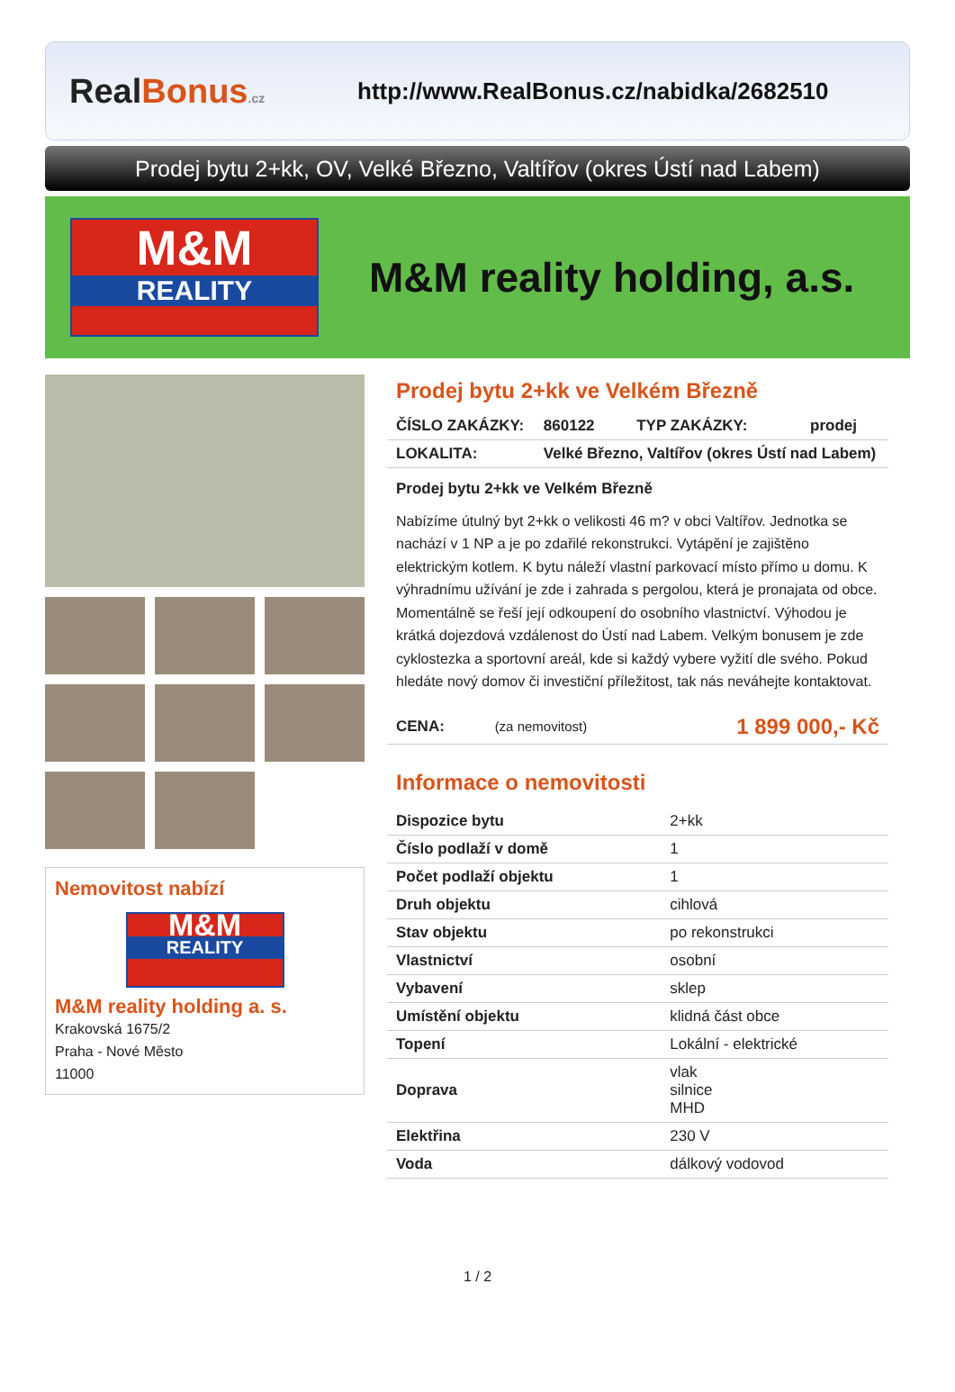RealBonus.cz
http://www.RealBonus.cz/nabidka/2682510
Prodej bytu 2+kk, OV, Velké Březno, Valtířov (okres Ústí nad Labem)
M&M
REALITY
M&M reality holding, a.s.
Nemovitost nabízí
M&M
REALITY
M&M reality holding a. s.
Krakovská 1675/2
Praha - Nové Město
11000
Prodej bytu 2+kk ve Velkém Březně
| ČÍSLO ZAKÁZKY: | 860122 | TYP ZAKÁZKY: | prodej |
| LOKALITA: | Velké Březno, Valtířov (okres Ústí nad Labem) | | |
Prodej bytu 2+kk ve Velkém Březně
Nabízíme útulný byt 2+kk o velikosti 46 m? v obci Valtířov. Jednotka se nachází v 1 NP a je po zdařilé rekonstrukci. Vytápění je zajištěno elektrickým kotlem. K bytu náleží vlastní parkovací místo přímo u domu. K výhradnímu užívání je zde i zahrada s pergolou, která je pronajata od obce. Momentálně se řeší její odkoupení do osobního vlastnictví. Výhodou je krátká dojezdová vzdálenost do Ústí nad Labem. Velkým bonusem je zde cyklostezka a sportovní areál, kde si každý vybere vyžití dle svého. Pokud hledáte nový domov či investiční příležitost, tak nás neváhejte kontaktovat.
| CENA: | (za nemovitost) | 1 899 000,- Kč |
Informace o nemovitosti
| Dispozice bytu | 2+kk |
| Číslo podlaží v domě | 1 |
| Počet podlaží objektu | 1 |
| Druh objektu | cihlová |
| Stav objektu | po rekonstrukci |
| Vlastnictví | osobní |
| Vybavení | sklep |
| Umístění objektu | klidná část obce |
| Topení | Lokální - elektrické |
| Doprava | vlak silnice MHD |
| Elektřina | 230 V |
| Voda | dálkový vodovod |
1 / 2